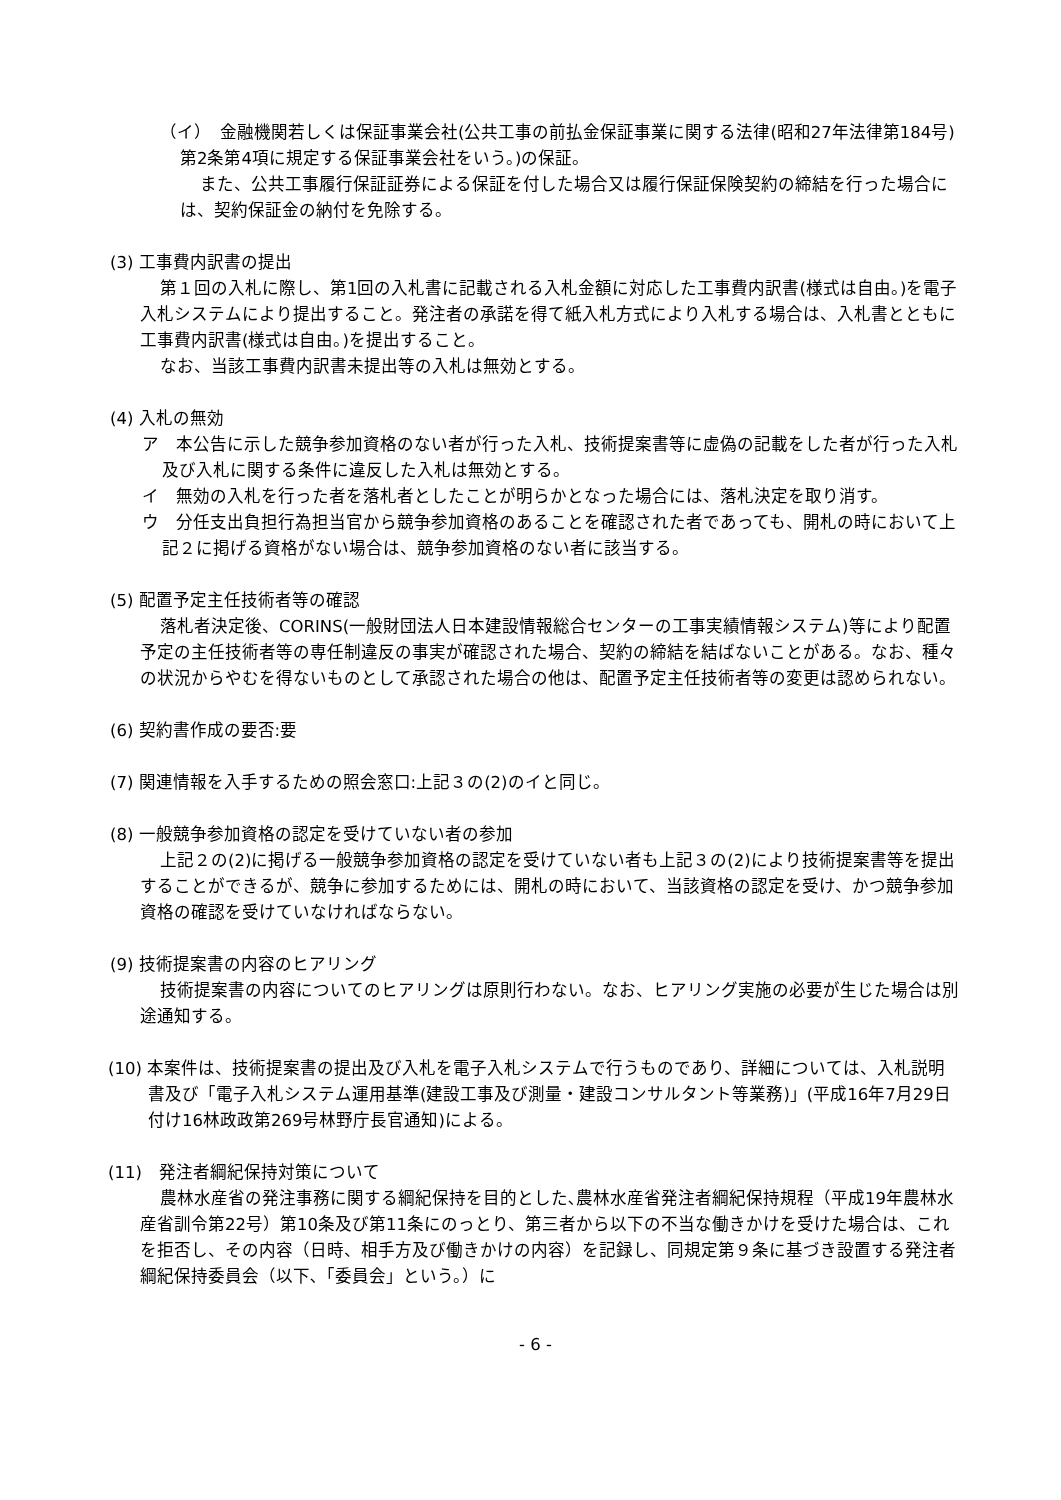（イ）　金融機関若しくは保証事業会社(公共工事の前払金保証事業に関する法律(昭和27年法律第184号)第2条第4項に規定する保証事業会社をいう。)の保証。
また、公共工事履行保証証券による保証を付した場合又は履行保証保険契約の締結を行った場合には、契約保証金の納付を免除する。
(3) 工事費内訳書の提出
第１回の入札に際し、第1回の入札書に記載される入札金額に対応した工事費内訳書(様式は自由。)を電子入札システムにより提出すること。発注者の承諾を得て紙入札方式により入札する場合は、入札書とともに工事費内訳書(様式は自由。)を提出すること。
なお、当該工事費内訳書未提出等の入札は無効とする。
(4) 入札の無効
ア　本公告に示した競争参加資格のない者が行った入札、技術提案書等に虚偽の記載をした者が行った入札及び入札に関する条件に違反した入札は無効とする。
イ　無効の入札を行った者を落札者としたことが明らかとなった場合には、落札決定を取り消す。
ウ　分任支出負担行為担当官から競争参加資格のあることを確認された者であっても、開札の時において上記２に掲げる資格がない場合は、競争参加資格のない者に該当する。
(5) 配置予定主任技術者等の確認
落札者決定後、CORINS(一般財団法人日本建設情報総合センターの工事実績情報システム)等により配置予定の主任技術者等の専任制違反の事実が確認された場合、契約の締結を結ばないことがある。なお、種々の状況からやむを得ないものとして承認された場合の他は、配置予定主任技術者等の変更は認められない。
(6) 契約書作成の要否:要
(7) 関連情報を入手するための照会窓口:上記３の(2)のイと同じ。
(8) 一般競争参加資格の認定を受けていない者の参加
上記２の(2)に掲げる一般競争参加資格の認定を受けていない者も上記３の(2)により技術提案書等を提出することができるが、競争に参加するためには、開札の時において、当該資格の認定を受け、かつ競争参加資格の確認を受けていなければならない。
(9) 技術提案書の内容のヒアリング
技術提案書の内容についてのヒアリングは原則行わない。なお、ヒアリング実施の必要が生じた場合は別途通知する。
(10) 本案件は、技術提案書の提出及び入札を電子入札システムで行うものであり、詳細については、入札説明書及び「電子入札システム運用基準(建設工事及び測量・建設コンサルタント等業務)」(平成16年7月29日付け16林政政第269号林野庁長官通知)による。
(11)　発注者綱紀保持対策について
農林水産省の発注事務に関する綱紀保持を目的とした､農林水産省発注者綱紀保持規程（平成19年農林水産省訓令第22号）第10条及び第11条にのっとり、第三者から以下の不当な働きかけを受けた場合は、これを拒否し、その内容（日時、相手方及び働きかけの内容）を記録し、同規定第９条に基づき設置する発注者綱紀保持委員会（以下､「委員会」という。）に
- 6 -